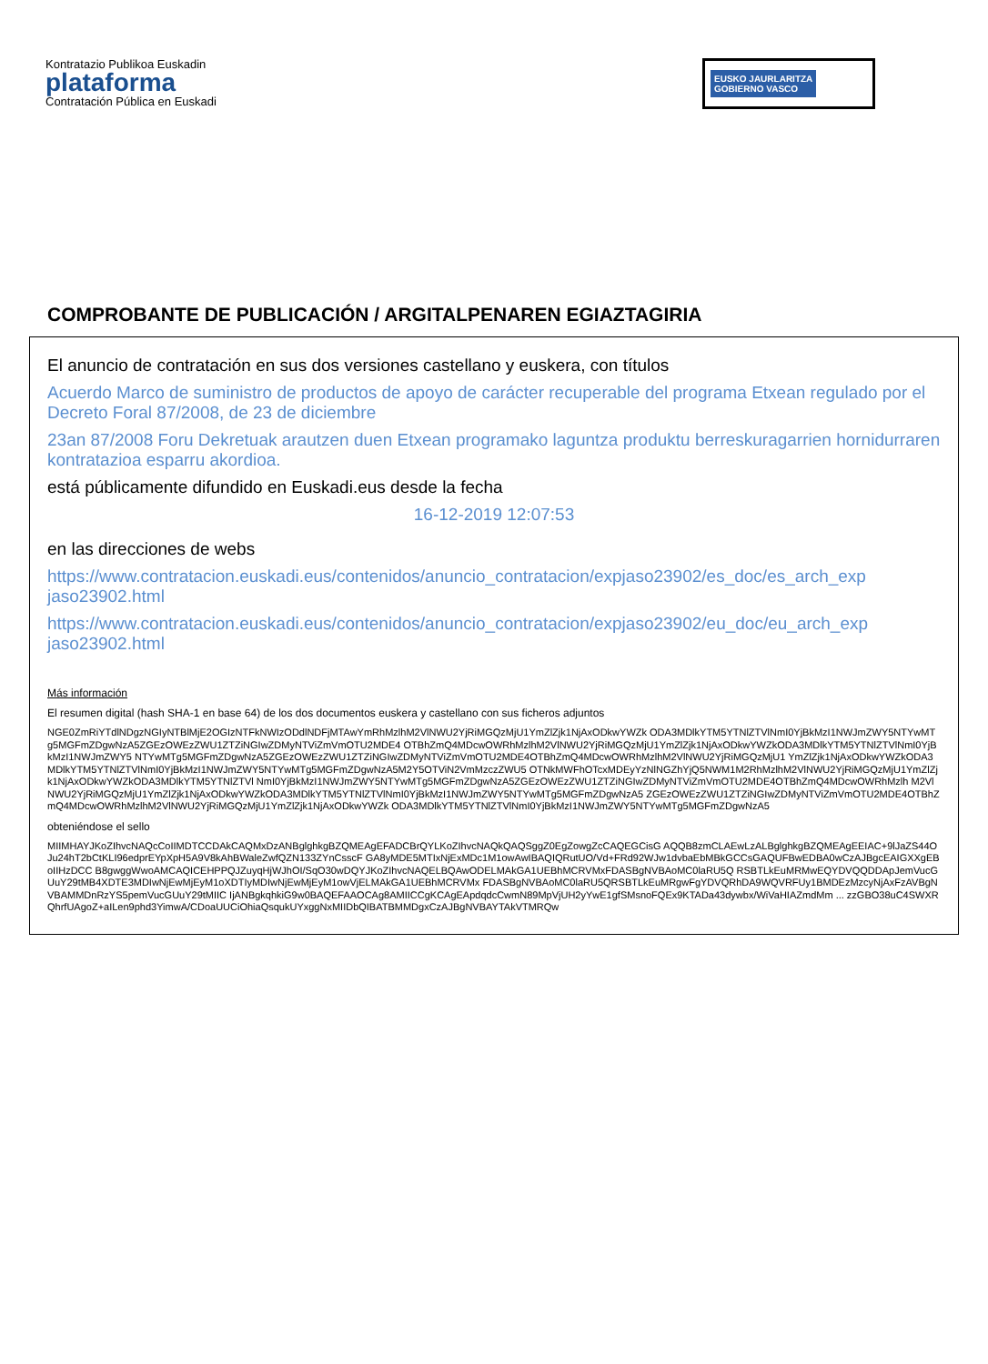Kontratazio Publikoa Euskadin
plataforma
Contratación Pública en Euskadi
EUSKO JAURLARITZA
GOBIERNO VASCO
COMPROBANTE DE PUBLICACIÓN / ARGITALPENAREN EGIAZTAGIRIA
El anuncio de contratación en sus dos versiones castellano y euskera, con títulos
Acuerdo Marco de suministro de productos de apoyo de carácter recuperable del programa Etxean regulado por el Decreto Foral 87/2008, de 23 de diciembre
23an 87/2008 Foru Dekretuak arautzen duen Etxean programako laguntza produktu berreskuragarrien hornidurraren kontratazioa esparru akordioa.
está públicamente difundido en Euskadi.eus desde la fecha
16-12-2019 12:07:53
en las direcciones de webs
https://www.contratacion.euskadi.eus/contenidos/anuncio_contratacion/expjaso23902/es_doc/es_arch_exp jaso23902.html
https://www.contratacion.euskadi.eus/contenidos/anuncio_contratacion/expjaso23902/eu_doc/eu_arch_exp jaso23902.html
Más información
El resumen digital (hash SHA-1 en base 64) de los dos documentos euskera y castellano con sus ficheros adjuntos
NGE0ZmRiYTdlNDgzNGIyNTBlMjE2OGIzNTFkNWIzODdlNDFjMTAwYmRhMzlhM2VlNWU2YjRiMGQzMjU1YmZlZjk1NjAxODkwYWZk ODA3MDlkYTM5YTNlZTVlNmI0YjBkMzI1NWJmZWY5NTYwMTg5MGFmZDgwNzA5ZGEzOWEzZWU1ZTZiNGIwZDMyNTViZmVmOTU2MDE4 OTBhZmQ4MDcwOWRhMzlhM2VlNWU2YjRiMGQzMjU1YmZlZjk1NjAxODkwYWZkODA3MDlkYTM5YTNlZTVlNmI0YjBkMzI1NWJmZWY5 NTYwMTg5MGFmZDgwNzA5ZGEzOWEzZWU1ZTZiNGIwZDMyNTViZmVmOTU2MDE4OTBhZmQ4MDcwOWRhMzlhM2VlNWU2YjRiMGQzMjU1 YmZlZjk1NjAxODkwYWZkODA3MDlkYTM5YTNlZTVlNmI0YjBkMzI1NWJmZWY5NTYwMTg5MGFmZDgwNzA5M2Y5OTViN2VmMzczZWU5 OTNkMWFhOTcxMDEyYzNlNGZhYjQ5NWM1M2RhMzlhM2VlNWU2YjRiMGQzMjU1YmZlZjk1NjAxODkwYWZkODA3MDlkYTM5YTNlZTVl NmI0YjBkMzI1NWJmZWY5NTYwMTg5MGFmZDgwNzA5ZGEzOWEzZWU1ZTZiNGIwZDMyNTViZmVmOTU2MDE4OTBhZmQ4MDcwOWRhMzlh M2VlNWU2YjRiMGQzMjU1YmZlZjk1NjAxODkwYWZkODA3MDlkYTM5YTNlZTVlNmI0YjBkMzI1NWJmZWY5NTYwMTg5MGFmZDgwNzA5 ZGEzOWEzZWU1ZTZiNGIwZDMyNTViZmVmOTU2MDE4OTBhZmQ4MDcwOWRhMzlhM2VlNWU2YjRiMGQzMjU1YmZlZjk1NjAxODkwYWZk ODA3MDlkYTM5YTNlZTVlNmI0YjBkMzI1NWJmZWY5NTYwMTg5MGFmZDgwNzA5
obteniéndose el sello
MIIMHAYJKoZIhvcNAQcCoIIMDTCCDAkCAQMxDzANBglghkgBZQMEAgEFADCBrQYLKoZIhvcNAQkQAQSggZ0EgZowgZcCAQEGCisG AQQB8zmCLAEwLzALBglghkgBZQMEAgEEIAC+9lJaZS44OJu24hT2bCtKLI96edprEYpXpH5A9V8kAhBWaleZwfQZN133ZYnCsscF GA8yMDE5MTIxNjExMDc1M1owAwIBAQIQRutUO/Vd+FRd92WJw1dvbaEbMBkGCCsGAQUFBwEDBA0wCzAJBgcEAIGXXgEBoIIHzDCC B8gwggWwoAMCAQICEHPPQJZuyqHjWJhOI/SqO30wDQYJKoZIhvcNAQELBQAwODELMAkGA1UEBhMCRVMxFDASBgNVBAoMC0laRU5Q RSBTLkEuMRMwEQYDVQQDDApJemVucGUuY29tMB4XDTE3MDIwNjEwMjEyM1oXDTIyMDIwNjEwMjEyM1owVjELMAkGA1UEBhMCRVMx FDASBgNVBAoMC0laRU5QRSBTLkEuMRgwFgYDVQRhDA9WQVRFUy1BMDEzMzcyNjAxFzAVBgNVBAMMDnRzYS5pemVucGUuY29tMIIC IjANBgkqhkiG9w0BAQEFAAOCAg8AMIICCgKCAgEApdqdcCwmN89MpVjUH2yYwE1gfSMsnoFQEx9KTADa43dywbx/WiVaHIAZmdMm ... zzGBO38uC4SWXRQhrfUAgoZ+aILen9phd3YimwA/CDoaUUCiOhiaQsqukUYxggNxMIIDbQIBATBMMDgxCzAJBgNVBAYTAkVTMRQw